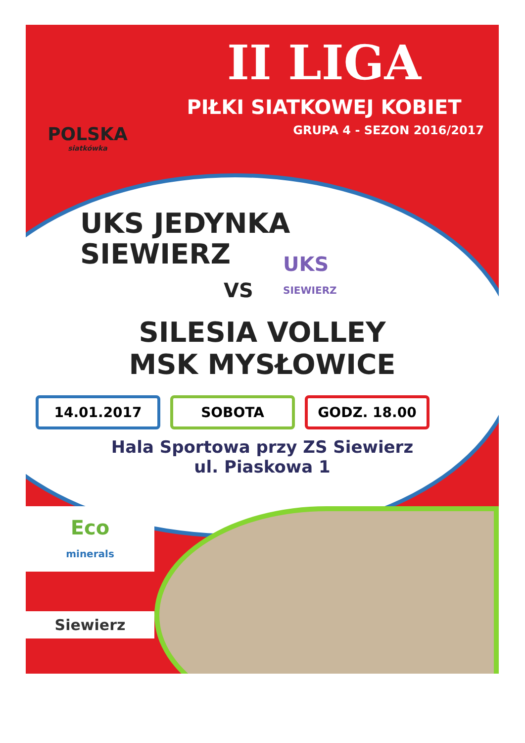POLSKA
siatkówka
II LIGA
PIŁKI SIATKOWEJ KOBIET
GRUPA 4 - SEZON 2016/2017
UKS JEDYNKA
SIEWIERZ
VS
SILESIA VOLLEY
MSK MYSŁOWICE
14.01.2017 SOBOTA GODZ. 18.00
Hala Sportowa przy ZS Siewierz
ul. Piaskowa 1
Eco
minerals
Siewierz
UKS
SIEWIERZ